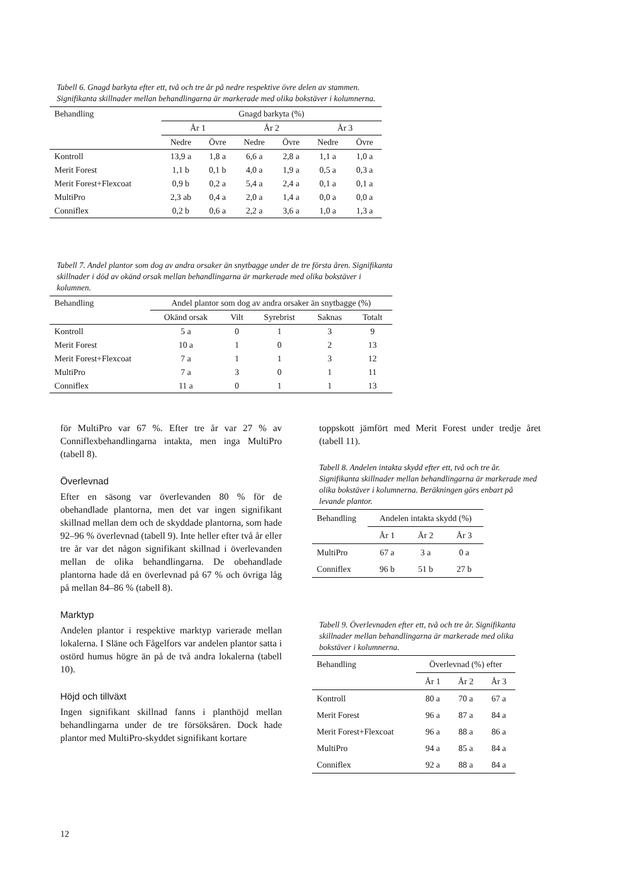Tabell 6. Gnagd barkyta efter ett, två och tre år på nedre respektive övre delen av stammen. Signifikanta skillnader mellan behandlingarna är markerade med olika bokstäver i kolumnerna.
| Behandling | Gnagd barkyta (%) | | | | | |
| --- | --- | --- | --- | --- | --- | --- |
| | År 1 | | År 2 | | År 3 | |
| | Nedre | Övre | Nedre | Övre | Nedre | Övre |
| Kontroll | 13,9 a | 1,8 a | 6,6 a | 2,8 a | 1,1 a | 1,0 a |
| Merit Forest | 1,1 b | 0,1 b | 4,0 a | 1,9 a | 0,5 a | 0,3 a |
| Merit Forest+Flexcoat | 0,9 b | 0,2 a | 5,4 a | 2,4 a | 0,1 a | 0,1 a |
| MultiPro | 2,3 ab | 0,4 a | 2,0 a | 1,4 a | 0,0 a | 0,0 a |
| Conniflex | 0,2 b | 0,6 a | 2,2 a | 3,6 a | 1,0 a | 1,3 a |
Tabell 7. Andel plantor som dog av andra orsaker än snytbagge under de tre första åren. Signifikanta skillnader i död av okänd orsak mellan behandlingarna är markerade med olika bokstäver i kolumnen.
| Behandling | Andel plantor som dog av andra orsaker än snytbagge (%) | | | | |
| --- | --- | --- | --- | --- | --- |
| | Okänd orsak | Vilt | Syrebrist | Saknas | Totalt |
| Kontroll | 5 a | 0 | 1 | 3 | 9 |
| Merit Forest | 10 a | 1 | 0 | 2 | 13 |
| Merit Forest+Flexcoat | 7 a | 1 | 1 | 3 | 12 |
| MultiPro | 7 a | 3 | 0 | 1 | 11 |
| Conniflex | 11 a | 0 | 1 | 1 | 13 |
för MultiPro var 67 %. Efter tre år var 27 % av Conniflexbehandlingarna intakta, men inga MultiPro (tabell 8).
Överlevnad
Efter en säsong var överlevanden 80 % för de obehandlade plantorna, men det var ingen signifikant skillnad mellan dem och de skyddade plantorna, som hade 92–96 % överlevnad (tabell 9). Inte heller efter två år eller tre år var det någon signifikant skillnad i överlevanden mellan de olika behandlingarna. De obehandlade plantorna hade då en överlevnad på 67 % och övriga låg på mellan 84–86 % (tabell 8).
Marktyp
Andelen plantor i respektive marktyp varierade mellan lokalerna. I Släne och Fågelfors var andelen plantor satta i ostörd humus högre än på de två andra lokalerna (tabell 10).
Höjd och tillväxt
Ingen signifikant skillnad fanns i planthöjd mellan behandlingarna under de tre försöksåren. Dock hade plantor med MultiPro-skyddet signifikant kortare
toppskott jämfört med Merit Forest under tredje året (tabell 11).
Tabell 8. Andelen intakta skydd efter ett, två och tre år. Signifikanta skillnader mellan behandlingarna är markerade med olika bokstäver i kolumnerna. Beräkningen görs enbart på levande plantor.
| Behandling | Andelen intakta skydd (%) | | |
| --- | --- | --- | --- |
| | År 1 | År 2 | År 3 |
| MultiPro | 67 a | 3 a | 0 a |
| Conniflex | 96 b | 51 b | 27 b |
Tabell 9. Överlevnaden efter ett, två och tre år. Signifikanta skillnader mellan behandlingarna är markerade med olika bokstäver i kolumnerna.
| Behandling | Överlevnad (%) efter | | |
| --- | --- | --- | --- |
| | År 1 | År 2 | År 3 |
| Kontroll | 80 a | 70 a | 67 a |
| Merit Forest | 96 a | 87 a | 84 a |
| Merit Forest+Flexcoat | 96 a | 88 a | 86 a |
| MultiPro | 94 a | 85 a | 84 a |
| Conniflex | 92 a | 88 a | 84 a |
12